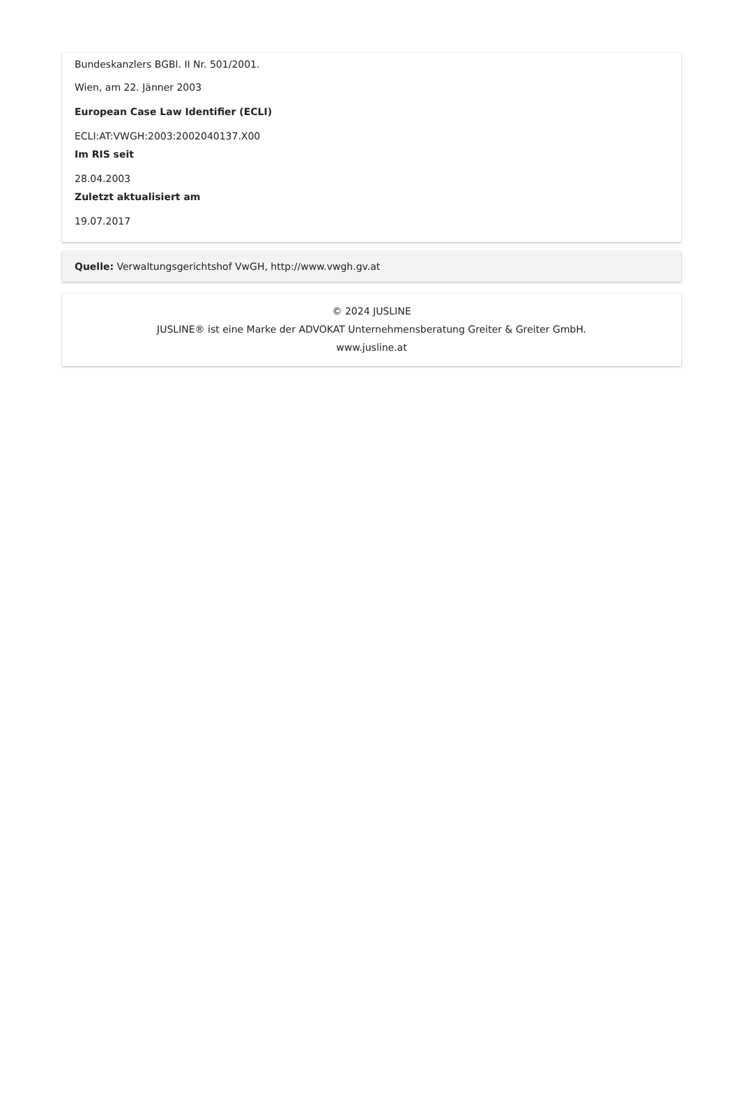Bundeskanzlers BGBl. II Nr. 501/2001.
Wien, am 22. Jänner 2003
European Case Law Identifier (ECLI)
ECLI:AT:VWGH:2003:2002040137.X00
Im RIS seit
28.04.2003
Zuletzt aktualisiert am
19.07.2017
Quelle: Verwaltungsgerichtshof VwGH, http://www.vwgh.gv.at
© 2024 JUSLINE
JUSLINE® ist eine Marke der ADVOKAT Unternehmensberatung Greiter & Greiter GmbH.
www.jusline.at